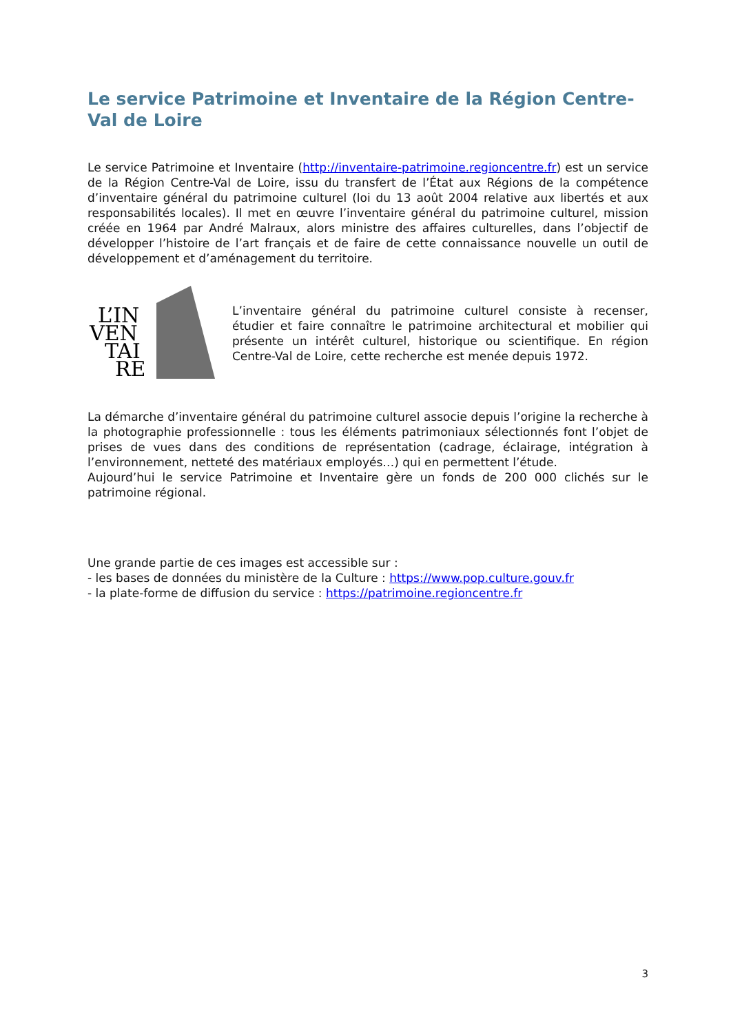Le service Patrimoine et Inventaire de la Région Centre-Val de Loire
Le service Patrimoine et Inventaire (http://inventaire-patrimoine.regioncentre.fr) est un service de la Région Centre-Val de Loire, issu du transfert de l’État aux Régions de la compétence d’inventaire général du patrimoine culturel (loi du 13 août 2004 relative aux libertés et aux responsabilités locales). Il met en œuvre l’inventaire général du patrimoine culturel, mission créée en 1964 par André Malraux, alors ministre des affaires culturelles, dans l’objectif de développer l’histoire de l’art français et de faire de cette connaissance nouvelle un outil de développement et d’aménagement du territoire.
L’IN
VEN
TAI
RE
L’inventaire général du patrimoine culturel consiste à recenser, étudier et faire connaître le patrimoine architectural et mobilier qui présente un intérêt culturel, historique ou scientifique. En région Centre-Val de Loire, cette recherche est menée depuis 1972.
La démarche d’inventaire général du patrimoine culturel associe depuis l’origine la recherche à la photographie professionnelle : tous les éléments patrimoniaux sélectionnés font l’objet de prises de vues dans des conditions de représentation (cadrage, éclairage, intégration à l’environnement, netteté des matériaux employés…) qui en permettent l’étude.
Aujourd’hui le service Patrimoine et Inventaire gère un fonds de 200 000 clichés sur le patrimoine régional.
Une grande partie de ces images est accessible sur :
- les bases de données du ministère de la Culture : https://www.pop.culture.gouv.fr
- la plate-forme de diffusion du service : https://patrimoine.regioncentre.fr
3